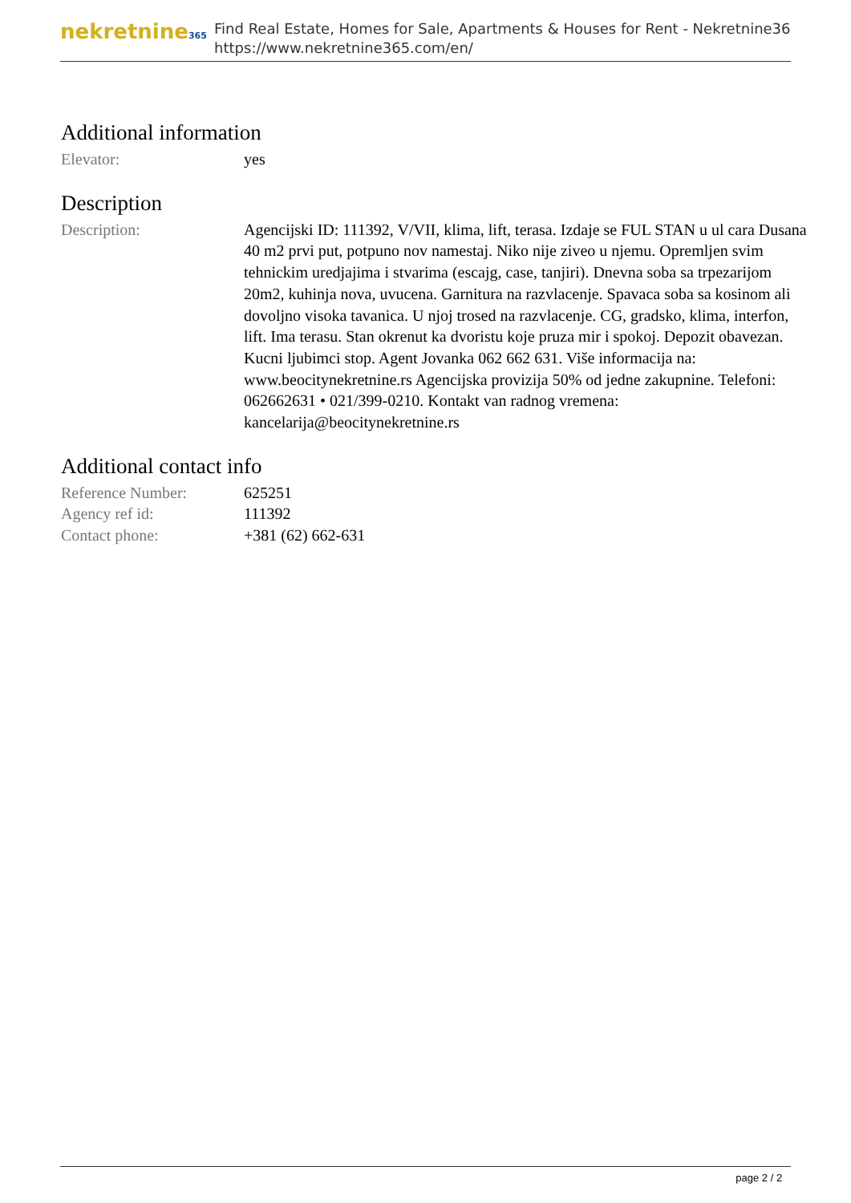nekretnine365
Find Real Estate, Homes for Sale, Apartments & Houses for Rent - Nekretnine365
https://www.nekretnine365.com/en/
Additional information
| Elevator: | yes |
Description
| Description: | Agencijski ID: 111392, V/VII, klima, lift, terasa. Izdaje se FUL STAN u ul cara Dusana 40 m2 prvi put, potpuno nov namestaj. Niko nije ziveo u njemu. Opremljen svim tehnickim uredjajima i stvarima (escajg, case, tanjiri). Dnevna soba sa trpezarijom 20m2, kuhinja nova, uvucena. Garnitura na razvlacenje. Spavaca soba sa kosinom ali dovoljno visoka tavanica. U njoj trosed na razvlacenje. CG, gradsko, klima, interfon, lift. Ima terasu. Stan okrenut ka dvoristu koje pruza mir i spokoj. Depozit obavezan. Kucni ljubimci stop. Agent Jovanka 062 662 631. Više informacija na: www.beocitynekretnine.rs Agencijska provizija 50% od jedne zakupnine. Telefoni: 062662631 • 021/399-0210. Kontakt van radnog vremena: kancelarija@beocitynekretnine.rs |
Additional contact info
| Reference Number: | 625251 |
| Agency ref id: | 111392 |
| Contact phone: | +381 (62) 662-631 |
page 2 / 2